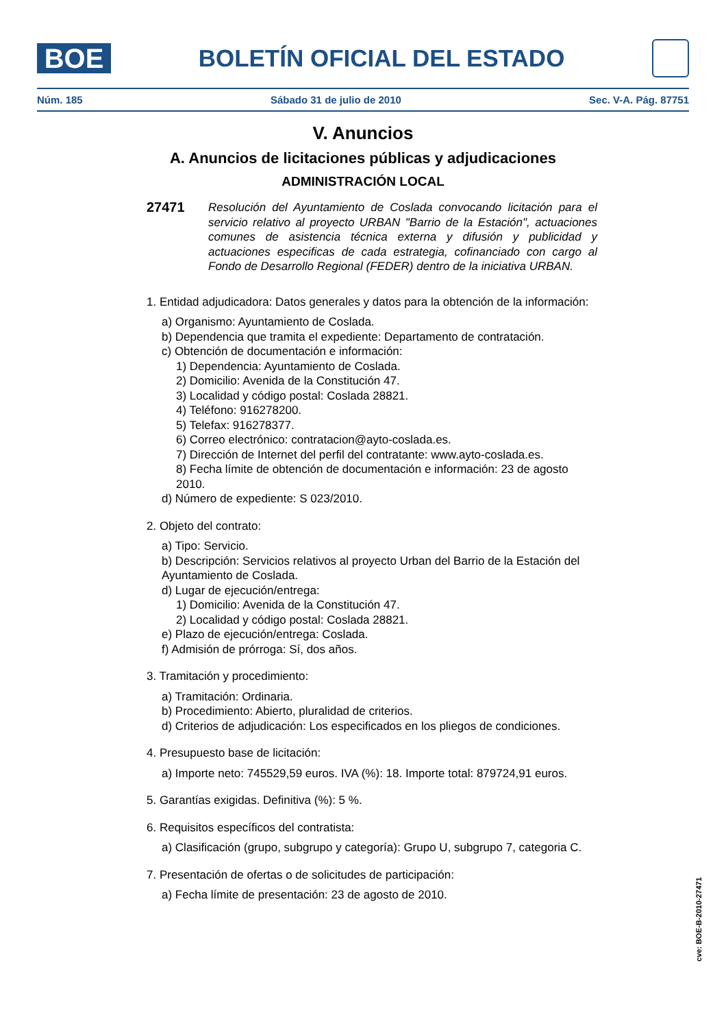BOE
BOLETÍN OFICIAL DEL ESTADO
Núm. 185 Sábado 31 de julio de 2010 Sec. V-A. Pág. 87751
V. Anuncios
A. Anuncios de licitaciones públicas y adjudicaciones
ADMINISTRACIÓN LOCAL
27471
Resolución del Ayuntamiento de Coslada convocando licitación para el servicio relativo al proyecto URBAN "Barrio de la Estación", actuaciones comunes de asistencia técnica externa y difusión y publicidad y actuaciones especificas de cada estrategia, cofinanciado con cargo al Fondo de Desarrollo Regional (FEDER) dentro de la iniciativa URBAN.
1. Entidad adjudicadora: Datos generales y datos para la obtención de la información:
a) Organismo: Ayuntamiento de Coslada.
b) Dependencia que tramita el expediente: Departamento de contratación.
c) Obtención de documentación e información:
1) Dependencia: Ayuntamiento de Coslada.
2) Domicilio: Avenida de la Constitución 47.
3) Localidad y código postal: Coslada 28821.
4) Teléfono: 916278200.
5) Telefax: 916278377.
6) Correo electrónico: contratacion@ayto-coslada.es.
7) Dirección de Internet del perfil del contratante: www.ayto-coslada.es.
8) Fecha límite de obtención de documentación e información: 23 de agosto 2010.
d) Número de expediente: S 023/2010.
2. Objeto del contrato:
a) Tipo: Servicio.
b) Descripción: Servicios relativos al proyecto Urban del Barrio de la Estación del Ayuntamiento de Coslada.
d) Lugar de ejecución/entrega:
1) Domicilio: Avenida de la Constitución 47.
2) Localidad y código postal: Coslada 28821.
e) Plazo de ejecución/entrega: Coslada.
f) Admisión de prórroga: Sí, dos años.
3. Tramitación y procedimiento:
a) Tramitación: Ordinaria.
b) Procedimiento: Abierto, pluralidad de criterios.
d) Criterios de adjudicación: Los especificados en los pliegos de condiciones.
4. Presupuesto base de licitación:
a) Importe neto: 745529,59 euros. IVA (%): 18. Importe total: 879724,91 euros.
5. Garantías exigidas. Definitiva (%): 5 %.
6. Requisitos específicos del contratista:
a) Clasificación (grupo, subgrupo y categoría): Grupo U, subgrupo 7, categoria C.
7. Presentación de ofertas o de solicitudes de participación:
a) Fecha límite de presentación: 23 de agosto de 2010.
cve: BOE-B-2010-27471